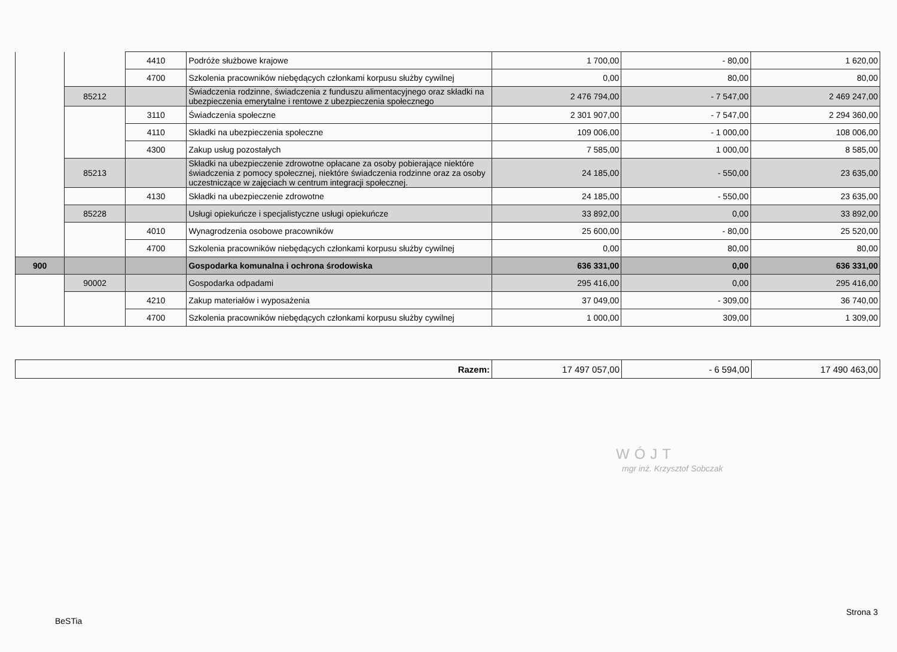| | | 4410 | Podróże służbowe krajowe | 1 700,00 | - 80,00 | 1 620,00 |
| | | 4700 | Szkolenia pracowników niebędących członkami korpusu służby cywilnej | 0,00 | 80,00 | 80,00 |
| | 85212 | | Świadczenia rodzinne, świadczenia z funduszu alimentacyjnego oraz składki na ubezpieczenia emerytalne i rentowe z ubezpieczenia społecznego | 2 476 794,00 | - 7 547,00 | 2 469 247,00 |
| | | 3110 | Świadczenia społeczne | 2 301 907,00 | - 7 547,00 | 2 294 360,00 |
| | | 4110 | Składki na ubezpieczenia społeczne | 109 006,00 | - 1 000,00 | 108 006,00 |
| | | 4300 | Zakup usług pozostałych | 7 585,00 | 1 000,00 | 8 585,00 |
| | 85213 | | Składki na ubezpieczenie zdrowotne opłacane za osoby pobierające niektóre świadczenia z pomocy społecznej, niektóre świadczenia rodzinne oraz za osoby uczestniczące w zajęciach w centrum integracji społecznej. | 24 185,00 | - 550,00 | 23 635,00 |
| | | 4130 | Składki na ubezpieczenie zdrowotne | 24 185,00 | - 550,00 | 23 635,00 |
| | 85228 | | Usługi opiekuńcze i specjalistyczne usługi opiekuńcze | 33 892,00 | 0,00 | 33 892,00 |
| | | 4010 | Wynagrodzenia osobowe pracowników | 25 600,00 | - 80,00 | 25 520,00 |
| | | 4700 | Szkolenia pracowników niebędących członkami korpusu służby cywilnej | 0,00 | 80,00 | 80,00 |
| 900 | | | Gospodarka komunalna i ochrona środowiska | 636 331,00 | 0,00 | 636 331,00 |
| | 90002 | | Gospodarka odpadami | 295 416,00 | 0,00 | 295 416,00 |
| | | 4210 | Zakup materiałów i wyposażenia | 37 049,00 | - 309,00 | 36 740,00 |
| | | 4700 | Szkolenia pracowników niebędących członkami korpusu służby cywilnej | 1 000,00 | 309,00 | 1 309,00 |
| Razem: | 17 497 057,00 | - 6 594,00 | 17 490 463,00 |
WÓJT
mgr inż. Krzysztof Sobczak
Strona 3
BeSTia